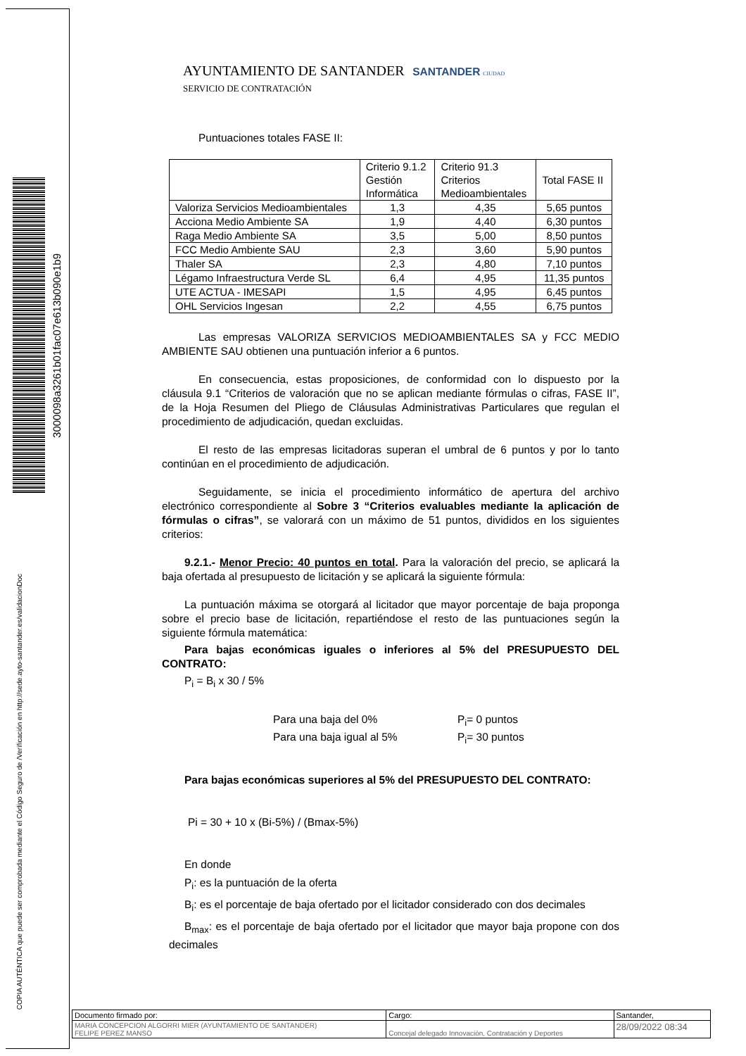3000098a3261b01fac07e613b090e1b9
COPIA AUTÉNTICA que puede ser comprobada mediante el Código Seguro de /Verificación en http://sede.ayto-santander.es/validacionDoc
AYUNTAMIENTO DE SANTANDER SANTANDER CIUDAD
SERVICIO DE CONTRATACIÓN
Puntuaciones totales FASE II:
| | Criterio 9.1.2 Gestión Informática | Criterio 91.3 Criterios Medioambientales | Total FASE II |
| Valoriza Servicios Medioambientales | 1,3 | 4,35 | 5,65 puntos |
| Acciona Medio Ambiente SA | 1,9 | 4,40 | 6,30 puntos |
| Raga Medio Ambiente SA | 3,5 | 5,00 | 8,50 puntos |
| FCC Medio Ambiente SAU | 2,3 | 3,60 | 5,90 puntos |
| Thaler SA | 2,3 | 4,80 | 7,10 puntos |
| Légamo Infraestructura Verde SL | 6,4 | 4,95 | 11,35 puntos |
| UTE ACTUA - IMESAPI | 1,5 | 4,95 | 6,45 puntos |
| OHL Servicios Ingesan | 2,2 | 4,55 | 6,75 puntos |
Las empresas VALORIZA SERVICIOS MEDIOAMBIENTALES SA y FCC MEDIO AMBIENTE SAU obtienen una puntuación inferior a 6 puntos.
En consecuencia, estas proposiciones, de conformidad con lo dispuesto por la cláusula 9.1 “Criterios de valoración que no se aplican mediante fórmulas o cifras, FASE II”, de la Hoja Resumen del Pliego de Cláusulas Administrativas Particulares que regulan el procedimiento de adjudicación, quedan excluidas.
El resto de las empresas licitadoras superan el umbral de 6 puntos y por lo tanto continúan en el procedimiento de adjudicación.
Seguidamente, se inicia el procedimiento informático de apertura del archivo electrónico correspondiente al Sobre 3 “Criterios evaluables mediante la aplicación de fórmulas o cifras”, se valorará con un máximo de 51 puntos, divididos en los siguientes criterios:
9.2.1.- Menor Precio: 40 puntos en total. Para la valoración del precio, se aplicará la baja ofertada al presupuesto de licitación y se aplicará la siguiente fórmula:
La puntuación máxima se otorgará al licitador que mayor porcentaje de baja proponga sobre el precio base de licitación, repartiéndose el resto de las puntuaciones según la siguiente fórmula matemática:
Para bajas económicas iguales o inferiores al 5% del PRESUPUESTO DEL CONTRATO:
P<sub>i</sub> = B<sub>i</sub> x 30 / 5%
Para una baja del 0%
P<sub>i</sub>= 0 puntos
Para una baja igual al 5%
P<sub>i</sub>= 30 puntos
Para bajas económicas superiores al 5% del PRESUPUESTO DEL CONTRATO:
Pi = 30 + 10 x (Bi-5%) / (Bmax-5%)
En donde
P<sub>i</sub>: es la puntuación de la oferta
B<sub>i</sub>: es el porcentaje de baja ofertado por el licitador considerado con dos decimales
B<sub>max</sub>: es el porcentaje de baja ofertado por el licitador que mayor baja propone con dos decimales
| Documento firmado por: | Cargo: | Santander, |
| MARIA CONCEPCION ALGORRI MIER (AYUNTAMIENTO DE SANTANDER) FELIPE PEREZ MANSO | Concejal delegado Innovación, Contratación y Deportes | 28/09/2022 08:34 |